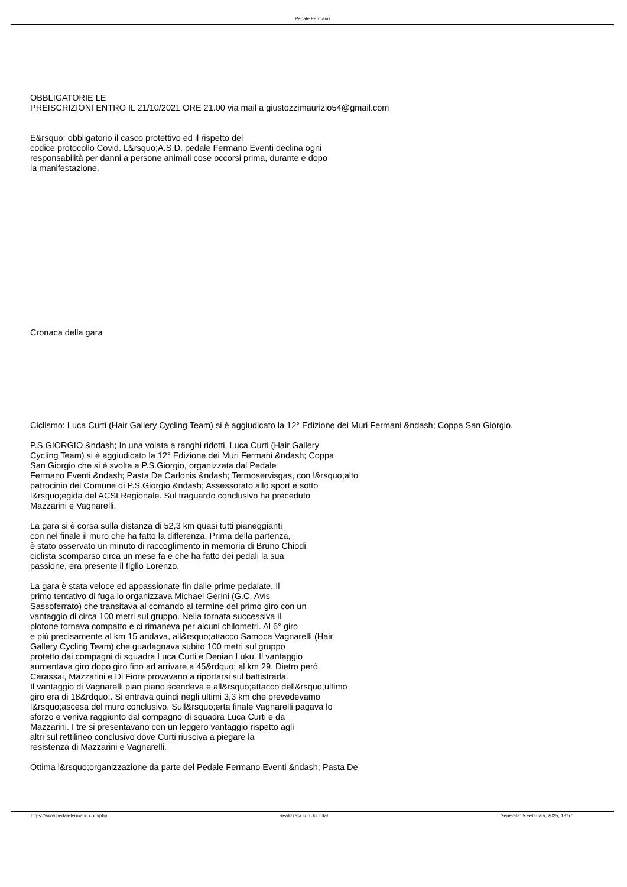Pedale Fermano
OBBLIGATORIE LE
PREISCRIZIONI ENTRO IL 21/10/2021 ORE 21.00 via mail a giustozzimaurizio54@gmail.com
E&rsquo; obbligatorio il casco protettivo ed il rispetto del
codice protocollo Covid. L&rsquo;A.S.D. pedale Fermano Eventi declina ogni
responsabilità per danni a persone animali cose occorsi prima, durante e dopo
la manifestazione.
Cronaca della gara
Ciclismo: Luca Curti (Hair Gallery Cycling Team) si è aggiudicato la 12° Edizione dei Muri Fermani &ndash; Coppa San Giorgio.
P.S.GIORGIO &ndash; In una volata a ranghi ridotti, Luca Curti (Hair Gallery
Cycling Team) si è aggiudicato la 12° Edizione dei Muri Fermani &ndash; Coppa
San Giorgio che si è svolta a P.S.Giorgio, organizzata dal Pedale
Fermano Eventi &ndash; Pasta De Carlonis &ndash; Termoservisgas, con l&rsquo;alto
patrocinio del Comune di P.S.Giorgio &ndash; Assessorato allo sport e sotto
l&rsquo;egida del ACSI Regionale. Sul traguardo conclusivo ha preceduto
Mazzarini e Vagnarelli.
La gara si è corsa sulla distanza di 52,3 km quasi tutti pianeggianti
con nel finale il muro che ha fatto la differenza. Prima della partenza,
è stato osservato un minuto di raccoglimento in memoria di Bruno Chiodi
ciclista scomparso circa un mese fa e che ha fatto dei pedali la sua
passione, era presente il figlio Lorenzo.
La gara è stata veloce ed appassionate fin dalle prime pedalate. Il
primo tentativo di fuga lo organizzava Michael Gerini (G.C. Avis
Sassoferrato) che transitava al comando al termine del primo giro con un
vantaggio di circa 100 metri sul gruppo. Nella tornata successiva il
plotone tornava compatto e ci rimaneva per alcuni chilometri. Al 6° giro
e più precisamente al km 15 andava, all&rsquo;attacco Samoca Vagnarelli (Hair
Gallery Cycling Team) che guadagnava subito 100 metri sul gruppo
protetto dai compagni di squadra Luca Curti e Denian Luku. Il vantaggio
aumentava giro dopo giro fino ad arrivare a 45&rdquo; al km 29. Dietro però
Carassai, Mazzarini e Di Fiore provavano a riportarsi sul battistrada.
Il vantaggio di Vagnarelli pian piano scendeva e all&rsquo;attacco dell&rsquo;ultimo
giro era di 18&rdquo;. Si entrava quindi negli ultimi 3,3 km che prevedevamo
l&rsquo;ascesa del muro conclusivo. Sull&rsquo;erta finale Vagnarelli pagava lo
sforzo e veniva raggiunto dal compagno di squadra Luca Curti e da
Mazzarini. I tre si presentavano con un leggero vantaggio rispetto agli
altri sul rettilineo conclusivo dove Curti riusciva a piegare la
resistenza di Mazzarini e Vagnarelli.
Ottima l&rsquo;organizzazione da parte del Pedale Fermano Eventi &ndash; Pasta De
https://www.pedalefermano.com/php Realizzata con Joomla! Generata: 5 February, 2025, 13:57